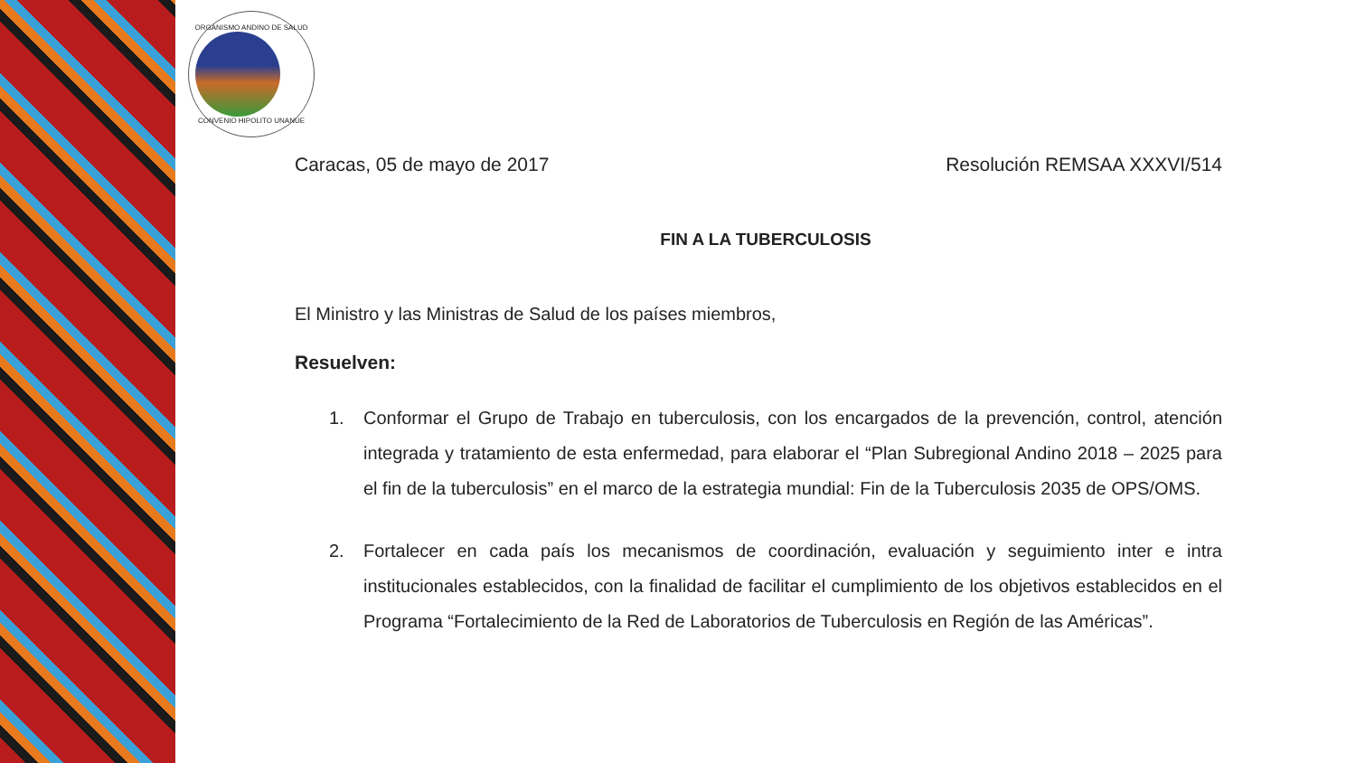ORGANISMO ANDINO DE SALUD
CONVENIO HIPOLITO UNANUE
Caracas, 05 de mayo de 2017 Resolución REMSAA XXXVI/514
FIN A LA TUBERCULOSIS
El Ministro y las Ministras de Salud de los países miembros,
Resuelven:
1. Conformar el Grupo de Trabajo en tuberculosis, con los encargados de la prevención, control, atención integrada y tratamiento de esta enfermedad, para elaborar el “Plan Subregional Andino 2018 – 2025 para el fin de la tuberculosis” en el marco de la estrategia mundial: Fin de la Tuberculosis 2035 de OPS/OMS.
2. Fortalecer en cada país los mecanismos de coordinación, evaluación y seguimiento inter e intra institucionales establecidos, con la finalidad de facilitar el cumplimiento de los objetivos establecidos en el Programa “Fortalecimiento de la Red de Laboratorios de Tuberculosis en Región de las Américas”.